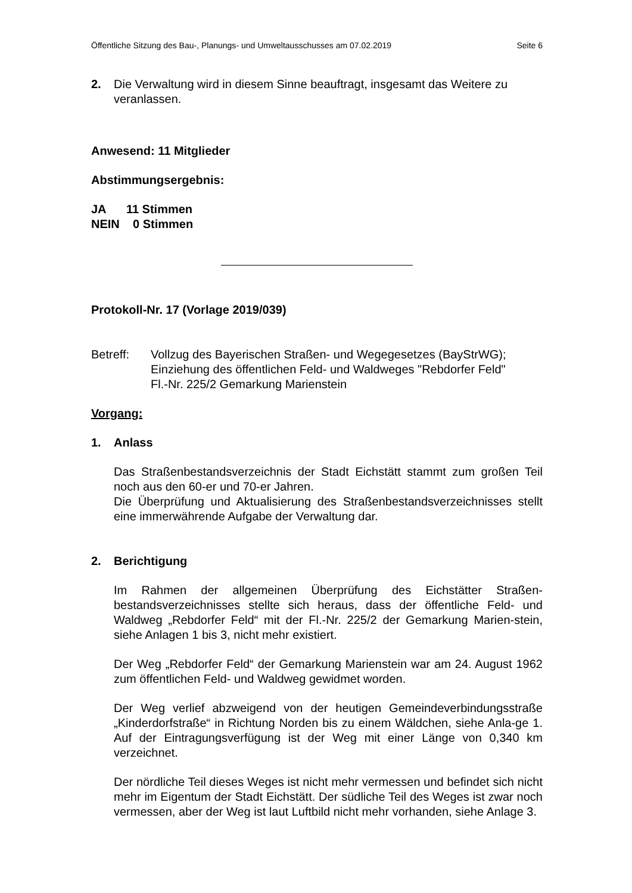Öffentliche Sitzung des Bau-, Planungs- und Umweltausschusses am 07.02.2019 Seite 6
2. Die Verwaltung wird in diesem Sinne beauftragt, insgesamt das Weitere zu veranlassen.
Anwesend: 11 Mitglieder
Abstimmungsergebnis:
JA 11 Stimmen
NEIN 0 Stimmen
Protokoll-Nr. 17 (Vorlage 2019/039)
Betreff: Vollzug des Bayerischen Straßen- und Wegegesetzes (BayStrWG);
Einziehung des öffentlichen Feld- und Waldweges "Rebdorfer Feld"
Fl.-Nr. 225/2 Gemarkung Marienstein
Vorgang:
1. Anlass
Das Straßenbestandsverzeichnis der Stadt Eichstätt stammt zum großen Teil noch aus den 60-er und 70-er Jahren.
Die Überprüfung und Aktualisierung des Straßenbestandsverzeichnisses stellt eine immerwährende Aufgabe der Verwaltung dar.
2. Berichtigung
Im Rahmen der allgemeinen Überprüfung des Eichstätter Straßen-bestandsverzeichnisses stellte sich heraus, dass der öffentliche Feld- und Waldweg „Rebdorfer Feld“ mit der Fl.-Nr. 225/2 der Gemarkung Marien-stein, siehe Anlagen 1 bis 3, nicht mehr existiert.
Der Weg „Rebdorfer Feld“ der Gemarkung Marienstein war am 24. August 1962 zum öffentlichen Feld- und Waldweg gewidmet worden.
Der Weg verlief abzweigend von der heutigen Gemeindeverbindungsstraße „Kinderdorfstraße“ in Richtung Norden bis zu einem Wäldchen, siehe Anla-ge 1. Auf der Eintragungsverfügung ist der Weg mit einer Länge von 0,340 km verzeichnet.
Der nördliche Teil dieses Weges ist nicht mehr vermessen und befindet sich nicht mehr im Eigentum der Stadt Eichstätt. Der südliche Teil des Weges ist zwar noch vermessen, aber der Weg ist laut Luftbild nicht mehr vorhanden, siehe Anlage 3.